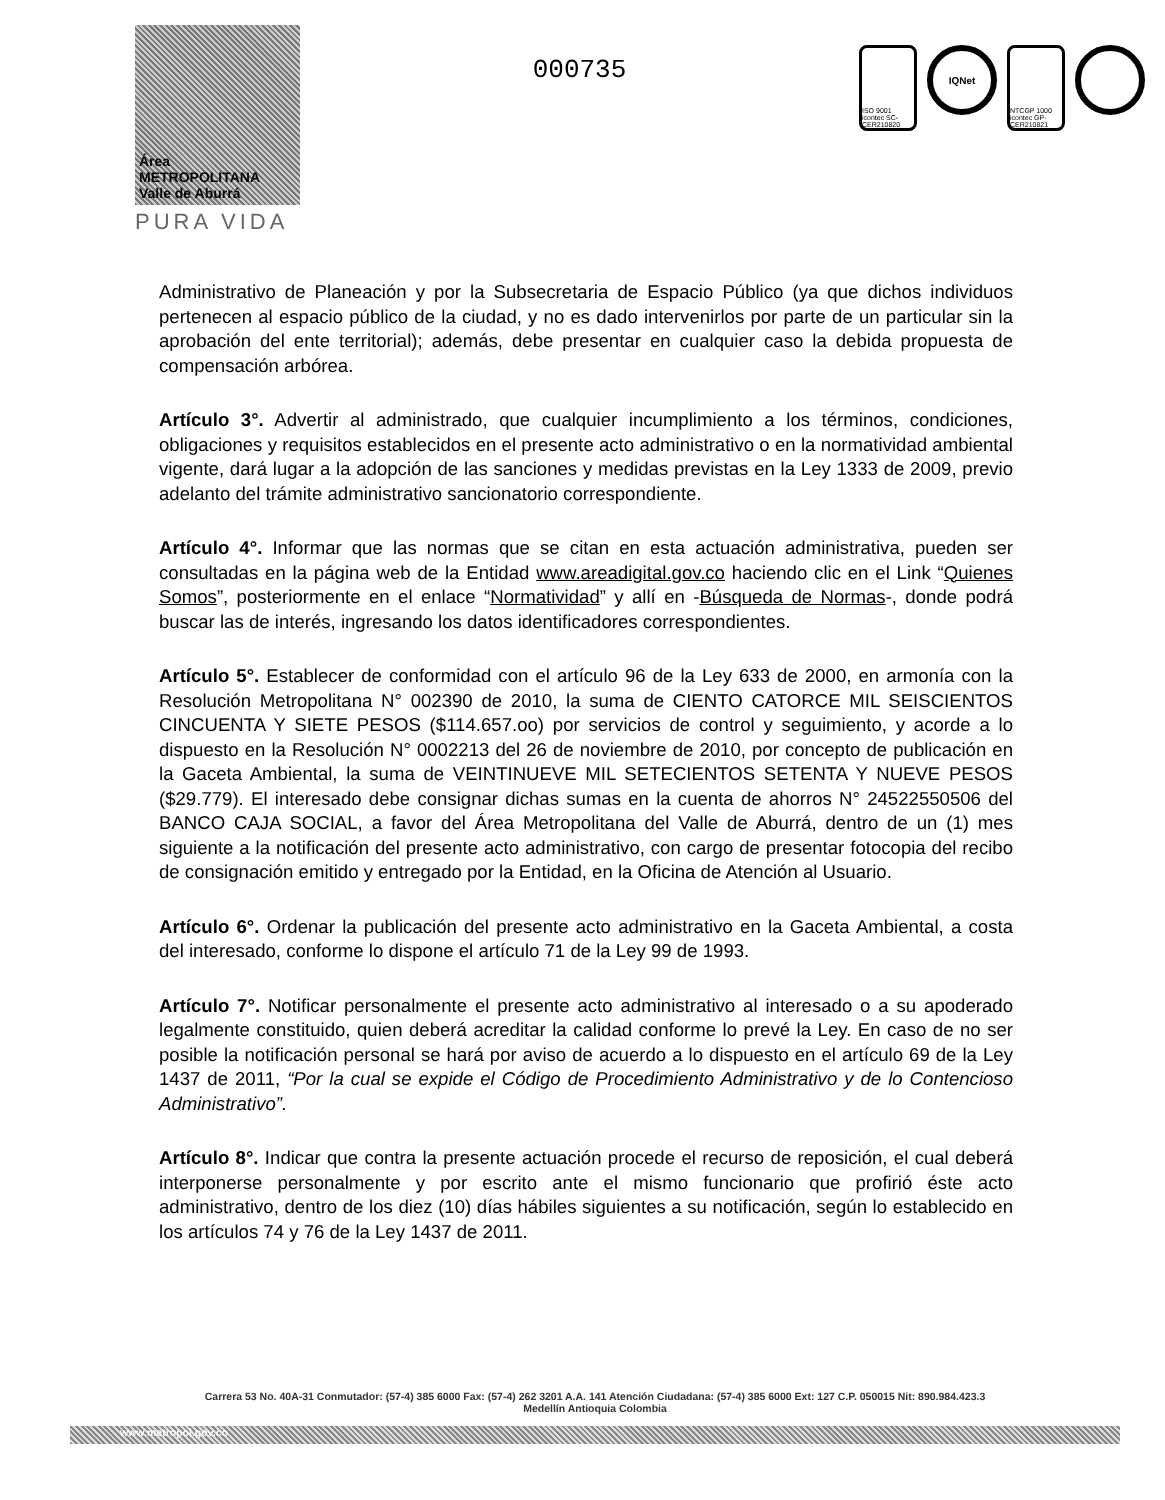Área
METROPOLITANA
Valle de Aburrá
PURA VIDA
000735
ISO 9001 icontec SC-CER210820
IQNet
NTCGP 1000 icontec GP-CER210821
Administrativo de Planeación y por la Subsecretaria de Espacio Público (ya que dichos individuos pertenecen al espacio público de la ciudad, y no es dado intervenirlos por parte de un particular sin la aprobación del ente territorial); además, debe presentar en cualquier caso la debida propuesta de compensación arbórea.
Artículo 3°. Advertir al administrado, que cualquier incumplimiento a los términos, condiciones, obligaciones y requisitos establecidos en el presente acto administrativo o en la normatividad ambiental vigente, dará lugar a la adopción de las sanciones y medidas previstas en la Ley 1333 de 2009, previo adelanto del trámite administrativo sancionatorio correspondiente.
Artículo 4°. Informar que las normas que se citan en esta actuación administrativa, pueden ser consultadas en la página web de la Entidad www.areadigital.gov.co haciendo clic en el Link “Quienes Somos”, posteriormente en el enlace “Normatividad” y allí en -Búsqueda de Normas-, donde podrá buscar las de interés, ingresando los datos identificadores correspondientes.
Artículo 5°. Establecer de conformidad con el artículo 96 de la Ley 633 de 2000, en armonía con la Resolución Metropolitana N° 002390 de 2010, la suma de CIENTO CATORCE MIL SEISCIENTOS CINCUENTA Y SIETE PESOS ($114.657.oo) por servicios de control y seguimiento, y acorde a lo dispuesto en la Resolución N° 0002213 del 26 de noviembre de 2010, por concepto de publicación en la Gaceta Ambiental, la suma de VEINTINUEVE MIL SETECIENTOS SETENTA Y NUEVE PESOS ($29.779). El interesado debe consignar dichas sumas en la cuenta de ahorros N° 24522550506 del BANCO CAJA SOCIAL, a favor del Área Metropolitana del Valle de Aburrá, dentro de un (1) mes siguiente a la notificación del presente acto administrativo, con cargo de presentar fotocopia del recibo de consignación emitido y entregado por la Entidad, en la Oficina de Atención al Usuario.
Artículo 6°. Ordenar la publicación del presente acto administrativo en la Gaceta Ambiental, a costa del interesado, conforme lo dispone el artículo 71 de la Ley 99 de 1993.
Artículo 7°. Notificar personalmente el presente acto administrativo al interesado o a su apoderado legalmente constituido, quien deberá acreditar la calidad conforme lo prevé la Ley. En caso de no ser posible la notificación personal se hará por aviso de acuerdo a lo dispuesto en el artículo 69 de la Ley 1437 de 2011, “Por la cual se expide el Código de Procedimiento Administrativo y de lo Contencioso Administrativo”.
Artículo 8°. Indicar que contra la presente actuación procede el recurso de reposición, el cual deberá interponerse personalmente y por escrito ante el mismo funcionario que profirió éste acto administrativo, dentro de los diez (10) días hábiles siguientes a su notificación, según lo establecido en los artículos 74 y 76 de la Ley 1437 de 2011.
Carrera 53 No. 40A-31 Conmutador: (57-4) 385 6000 Fax: (57-4) 262 3201 A.A. 141 Atención Ciudadana: (57-4) 385 6000 Ext: 127 C.P. 050015 Nit: 890.984.423.3
Medellín Antioquia Colombia
www.metropol.gov.co